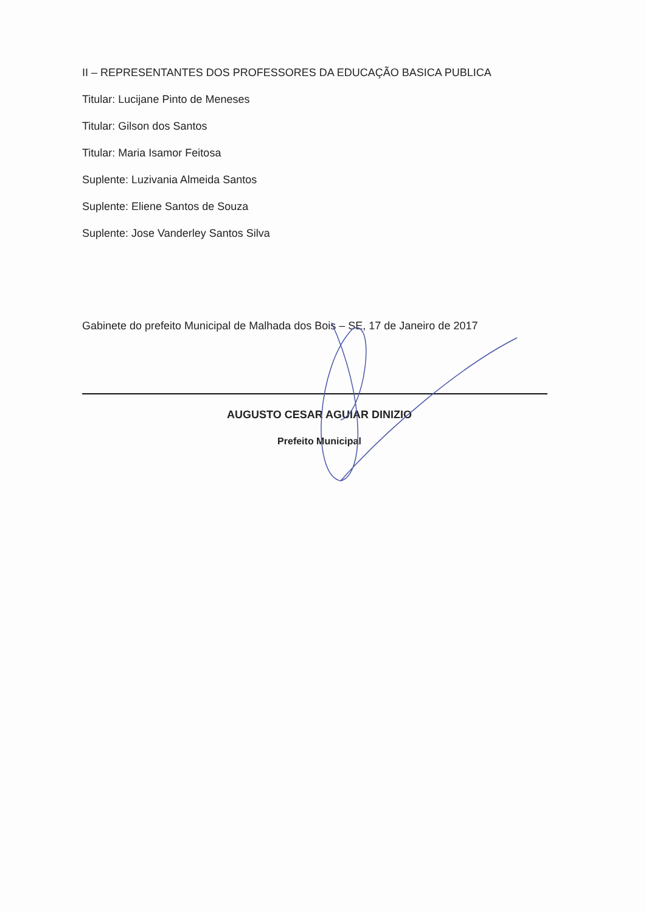II – REPRESENTANTES DOS PROFESSORES DA EDUCAÇÃO BASICA PUBLICA
Titular: Lucijane Pinto de Meneses
Titular: Gilson dos Santos
Titular: Maria Isamor Feitosa
Suplente: Luzivania Almeida Santos
Suplente: Eliene Santos de Souza
Suplente: Jose Vanderley Santos Silva
Gabinete do prefeito Municipal de Malhada dos Bois – SE, 17 de Janeiro de 2017
AUGUSTO CESAR AGUIAR DINIZIO
Prefeito Municipal